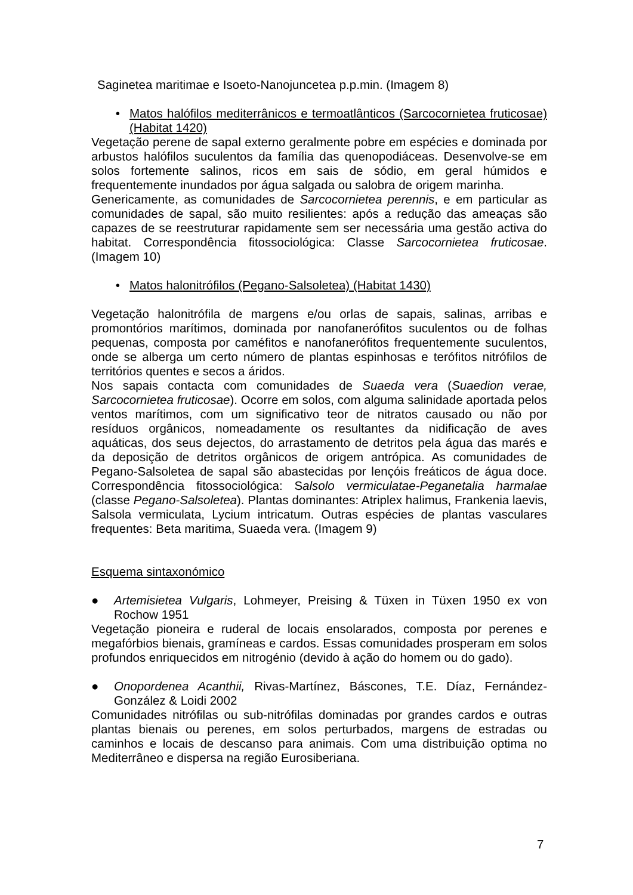Saginetea maritimae e Isoeto-Nanojuncetea p.p.min. (Imagem 8)
• Matos halófilos mediterrânicos e termoatlânticos (Sarcocornietea fruticosae) (Habitat 1420)
Vegetação perene de sapal externo geralmente pobre em espécies e dominada por arbustos halófilos suculentos da família das quenopodiáceas. Desenvolve-se em solos fortemente salinos, ricos em sais de sódio, em geral húmidos e frequentemente inundados por água salgada ou salobra de origem marinha.
Genericamente, as comunidades de Sarcocornietea perennis, e em particular as comunidades de sapal, são muito resilientes: após a redução das ameaças são capazes de se reestruturar rapidamente sem ser necessária uma gestão activa do habitat. Correspondência fitossociológica: Classe Sarcocornietea fruticosae. (Imagem 10)
• Matos halonitrófilos (Pegano-Salsoletea) (Habitat 1430)
Vegetação halonitrófila de margens e/ou orlas de sapais, salinas, arribas e promontórios marítimos, dominada por nanofanerófitos suculentos ou de folhas pequenas, composta por caméfitos e nanofanerófitos frequentemente suculentos, onde se alberga um certo número de plantas espinhosas e terófitos nitrófilos de territórios quentes e secos a áridos.
Nos sapais contacta com comunidades de Suaeda vera (Suaedion verae, Sarcocornietea fruticosae). Ocorre em solos, com alguma salinidade aportada pelos ventos marítimos, com um significativo teor de nitratos causado ou não por resíduos orgânicos, nomeadamente os resultantes da nidificação de aves aquáticas, dos seus dejectos, do arrastamento de detritos pela água das marés e da deposição de detritos orgânicos de origem antrópica. As comunidades de Pegano-Salsoletea de sapal são abastecidas por lençóis freáticos de água doce. Correspondência fitossociológica: Salsolo vermiculatae-Peganetalia harmalae (classe Pegano-Salsoletea). Plantas dominantes: Atriplex halimus, Frankenia laevis, Salsola vermiculata, Lycium intricatum. Outras espécies de plantas vasculares frequentes: Beta maritima, Suaeda vera. (Imagem 9)
Esquema sintaxonómico
● Artemisietea Vulgaris, Lohmeyer, Preising & Tüxen in Tüxen 1950 ex von Rochow 1951
Vegetação pioneira e ruderal de locais ensolarados, composta por perenes e megafórbios bienais, gramíneas e cardos. Essas comunidades prosperam em solos profundos enriquecidos em nitrogénio (devido à ação do homem ou do gado).
● Onopordenea Acanthii, Rivas-Martínez, Báscones, T.E. Díaz, Fernández-González & Loidi 2002
Comunidades nitrófilas ou sub-nitrófilas dominadas por grandes cardos e outras plantas bienais ou perenes, em solos perturbados, margens de estradas ou caminhos e locais de descanso para animais. Com uma distribuição optima no Mediterrâneo e dispersa na região Eurosiberiana.
7